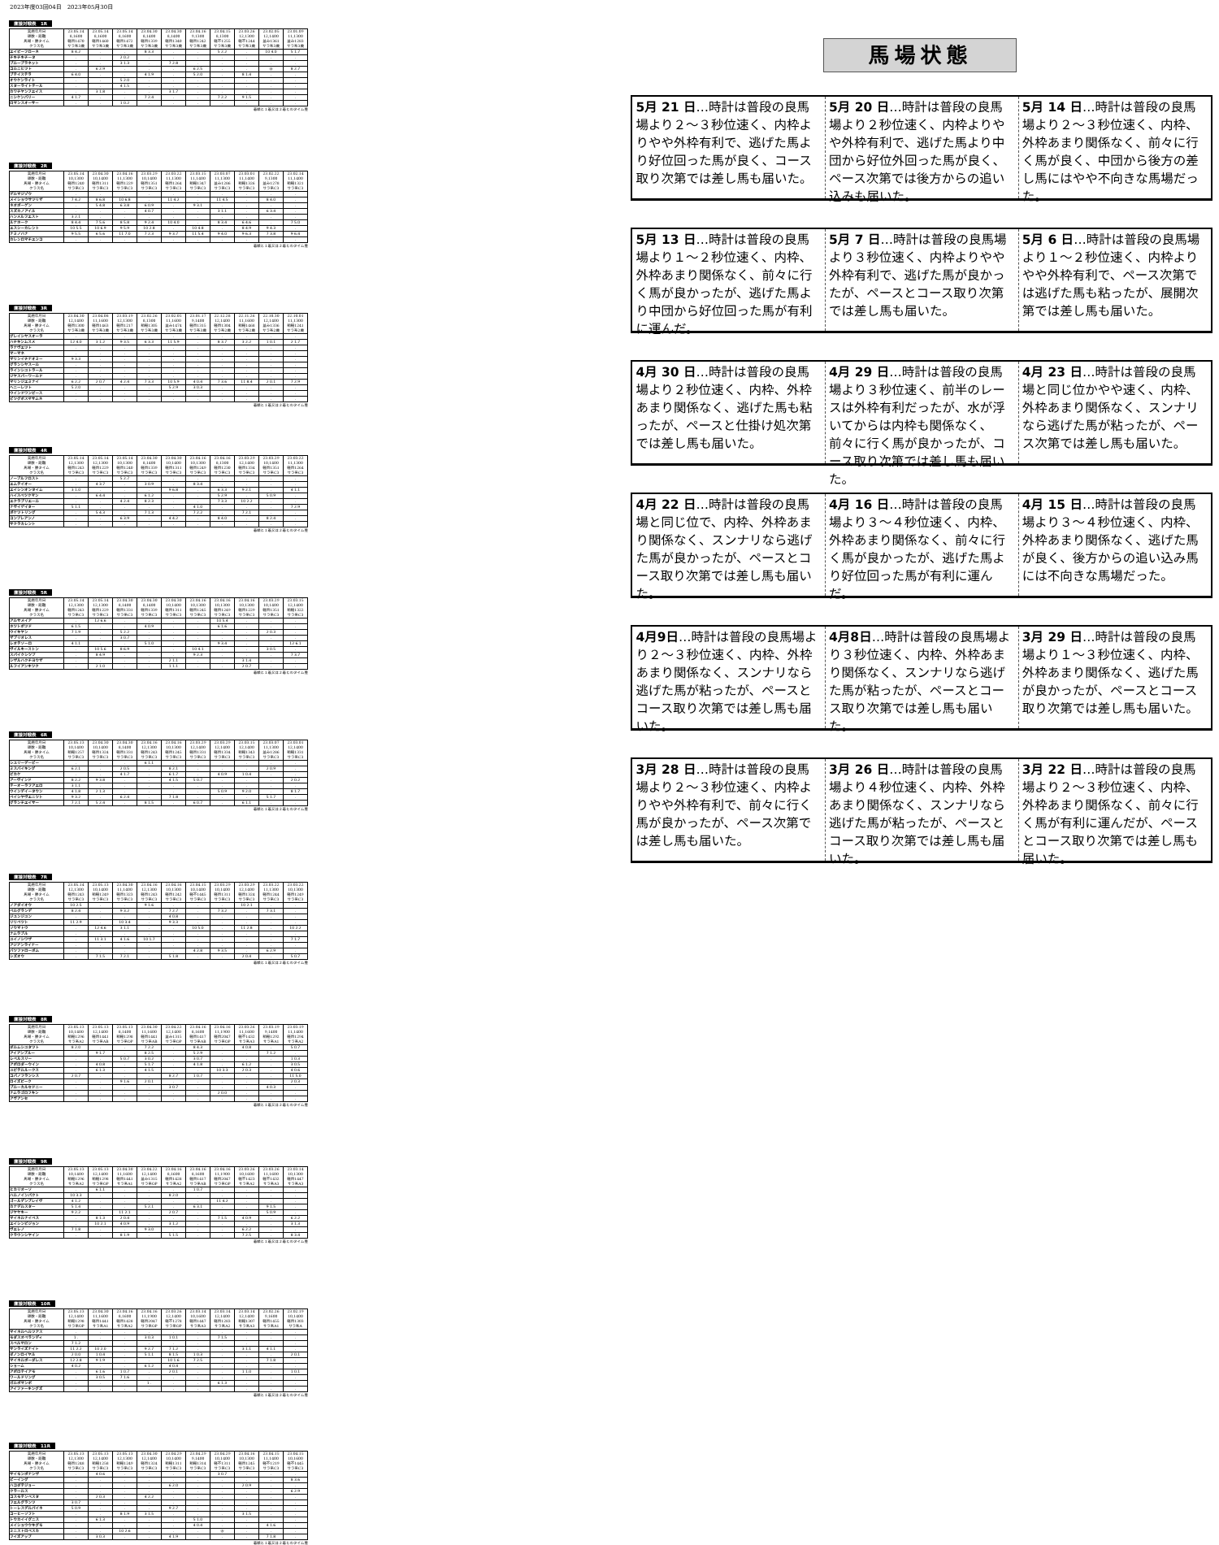2023年度03回04日　2023年05月30日
直接対戦表　1R
| 実施年月日 頭数・距離 馬場・勝タイム クラス名 | 23.05.14 8,1600 軽目1470 サラ系3歳 | 23.05.14 8,1600 軽目1460 サラ系3歳 | 23.05.14 8,1600 軽目1472 サラ系3歳 | 23.04.30 8,1400 軽目1339 サラ系3歳 | 23.04.30 8,1400 軽目1340 サラ系3歳 | 23.04.16 9,1300 軽目1242 サラ系3歳 | 23.04.15 8,1300 軽不1255 サラ系3歳 | 23.03.26 12,1300 軽不1244 サラ系3歳 | 23.02.05 12,1400 並み1361 サラ系3歳 | 23.01.09 11,1300 並み1283 サラ系3歳 |
| --- | --- | --- | --- | --- | --- | --- | --- | --- | --- | --- |
| エイピーフローネ | 8 4.2 | . | . | 8 3.3 | . | . | 5 2.2 | . | 10 4.0 | 5 1.7 |
| チキチキチータ | . | . | 2 0.2 | . | . | . | . | . | . | . |
| ブルーブラネット | . | . | 3 1.3 | . | 7 2.8 | . | . | . | . | . |
| コルニヒツト | . | 6 2.9 | . | . | . | 6 2.5 | . | . | ㊄ | 8 2.7 |
| ブテイステラ | 6 4.0 | . | . | 4 1.9 | . | 5 2.0 | . | 8 1.4 | . | . |
| オウケンライト | . | . | 5 2.0 | . | . | . | . | . | . | . |
| スターライトテール | . | . | 4 1.5 | . | . | . | . | . | . | . |
| カワチヤンフエイス | . | 3 1.8 | . | . | 3 1.7 | . | . | . | . | . |
| ニシケンバリー | 4 1.7 | . | . | 7 2.4 | . | . | 7 2.2 | 9 1.5 | . | . |
| ロマンスオーサー | . | . | 1 0.2 | . | . | . | . | . | . | . |
着順と１着又は２着とのタイム差
直接対戦表　2R
| 実施年月日 頭数・距離 馬場・勝タイム クラス名 | 23.05.14 10,1300 軽目1240 サラ系C3 | 23.04.30 10,1400 軽目1311 サラ系C3 | 23.04.16 11,1300 軽目1229 サラ系C3 | 23.03.29 10,1400 軽目1351 サラ系C3 | 23.03.22 11,1300 軽目1264 サラ系C3 | 23.03.15 11,1400 稍軽1347 サラ系C3 | 23.03.07 11,1300 並み1286 サラ系C3 | 23.03.01 11,1400 稍軽1326 サラ系C3 | 23.02.22 9,1300 並み1278 サラ系C3 | 23.02.14 11,1400 稍軽1321 サラ系C3 |
| --- | --- | --- | --- | --- | --- | --- | --- | --- | --- | --- |
| デルマジゾウ | . | . | . | . | . | . | . | . | . | . |
| メイショウサツリザ | 7 4.2 | 8 6.8 | 10 6.8 | . | 11 4.2 | . | 11 4.5 | . | 8 4.0 | . |
| ネオボーゲン | . | 5 4.8 | 6 3.8 | 6 0.9 | . | 9 3.1 | . | . | . | . |
| スズカノアイル | . | . | . | 4 0.7 | . | . | 3 1.1 | . | 6 3.4 | . |
| ハンメルフエスト | 3 2.1 | . | . | . | . | . | . | . | . | . |
| ルナホーク | 8 4.4 | 7 5.6 | 8 5.8 | 9 2.4 | 10 4.0 | . | 8 3.4 | 6 4.6 | . | 7 5.0 |
| エスシーカレント | 10 5.5 | 10 6.9 | 9 5.9 | 10 2.8 | . | 10 4.8 | . | 8 4.9 | 9 4.3 | . |
| ナミノハナ | 9 5.5 | 6 5.6 | 11 7.0 | 7 2.3 | 9 3.7 | 11 5.4 | 9 4.0 | 9 6.3 | 7 3.8 | 9 6.4 |
| カレンロマチエンコ | . | . | . | . | . | . | . | . | . | . |
着順と１着又は２着とのタイム差
直接対戦表　3R
| 実施年月日 頭数・距離 馬場・勝タイム クラス名 | 23.04.30 12,1400 軽目1300 サラ系3歳 | 23.04.08 11,1600 軽目1463 サラ系3歳 | 23.03.19 12,1300 軽目1217 サラ系3歳 | 23.02.26 8,1300 稍軽1305 サラ系3歳 | 23.02.05 11,1600 並み1474 サラ系3歳 | 23.01.17 9,1400 軽目1315 サラ系3歳 | 22.12.28 12,1400 軽目1304 サラ系2歳 | 22.11.26 11,1600 稍軽1468 サラ系2歳 | 22.10.30 12,1400 並み1336 サラ系2歳 | 22.10.01 11,1300 稍軽1241 サラ系2歳 |
| --- | --- | --- | --- | --- | --- | --- | --- | --- | --- | --- |
| グレイシヤスオーラ | . | . | . | . | . | . | . | . | . | . |
| ハチキンムスメ | 12 4.0 | 3 1.2 | 9 3.5 | 6 3.3 | 11 5.9 | . | 8 3.7 | 3 2.2 | 1 0.1 | 2 1.7 |
| ラナヴエツト | . | . | . | . | . | . | . | . | . | . |
| マーマネ | . | . | . | . | . | . | . | . | . | . |
| マリンイチナオミー | 9 3.3 | . | . | . | . | . | . | . | . | . |
| グランシヤスール | . | . | . | . | . | . | . | . | . | . |
| ラインシユトラール | . | . | . | . | . | . | . | . | . | . |
| ジヤスパーワールド | . | . | . | . | . | . | . | . | . | . |
| マリンジエミナイ | 6 2.2 | 2 0.7 | 4 2.4 | 7 3.3 | 10 5.9 | 4 0.4 | 7 3.6 | 11 8.4 | 2 0.1 | 7 2.9 |
| ヘニーレツト | 5 2.0 | . | . | . | 5 2.9 | 3 0.3 | . | . | . | . |
| ウインドワンピース | . | . | . | . | . | . | . | . | . | . |
| ビツグボスマサムネ | . | . | . | . | . | . | . | . | . | . |
着順と１着又は２着とのタイム差
直接対戦表　4R
| 実施年月日 頭数・距離 馬場・勝タイム クラス名 | 23.05.14 12,1300 軽目1243 サラ系C3 | 23.05.14 12,1300 軽目1229 サラ系C3 | 23.05.14 10,1300 軽目1240 サラ系C3 | 23.04.30 8,1400 軽目1339 サラ系C3 | 23.04.30 10,1400 軽目1311 サラ系C3 | 23.04.16 10,1300 軽目1249 サラ系C3 | 23.04.16 8,1300 軽目1230 サラ系C3 | 23.03.29 12,1400 軽目1334 サラ系C3 | 23.03.29 10,1400 軽目1351 サラ系C3 | 23.03.22 11,1300 軽目1264 サラ系C3 |
| --- | --- | --- | --- | --- | --- | --- | --- | --- | --- | --- |
| ノーブルフロスト | . | . | 5 2.7 | . | . | . | . | . | . | . |
| エムテイオー | . | 4 3.7 | . | 3 0.9 | . | 8 3.4 | . | . | . | . |
| エイシンオンタイム | 3 1.0 | . | . | . | 9 6.8 | . | 6 3.3 | 9 2.1 | . | 4 1.1 |
| ハイスペツクマン | . | 6 4.4 | . | 6 1.2 | . | . | 5 2.9 | . | 5 0.9 | . |
| エクラブリエール | . | . | 4 2.4 | 8 2.3 | . | . | 7 3.3 | 10 2.2 | . | . |
| ナヴイゲイター | 5 1.1 | . | . | . | . | 4 1.0 | . | . | . | 7 2.9 |
| ポケツトリング | . | 5 4.3 | . | 7 1.3 | . | 7 2.2 | . | 7 2.1 | . | . |
| コンプレアンノ | . | . | 6 3.9 | . | 4 4.2 | . | 8 4.0 | . | 8 2.4 | . |
| サクラカレント | . | . | . | . | . | . | . | . | . | . |
着順と１着又は２着とのタイム差
直接対戦表　5R
| 実施年月日 頭数・距離 馬場・勝タイム クラス名 | 23.05.14 12,1300 軽目1243 サラ系C3 | 23.05.14 12,1300 軽目1229 サラ系C3 | 23.04.30 8,1400 軽目1331 サラ系C3 | 23.04.30 8,1400 軽目1339 サラ系C3 | 23.04.30 10,1400 軽目1311 サラ系C3 | 23.04.16 10,1300 軽目1245 サラ系C3 | 23.04.16 10,1300 軽目1249 サラ系C3 | 23.04.16 10,1300 軽目1229 サラ系C3 | 23.03.29 10,1400 軽目1351 サラ系C3 | 23.03.15 12,1400 稍軽1322 サラ系C3 |
| --- | --- | --- | --- | --- | --- | --- | --- | --- | --- | --- |
| アルサメイア | . | 12 6.6 | . | . | . | . | 10 5.4 | . | . | . |
| ホツトボツド | 6 1.5 | . | . | 4 0.9 | . | . | 6 1.6 | . | . | . |
| ウイキヤン | 7 1.9 | . | 5 2.2 | . | . | . | . | . | 2 0.3 | . |
| ザブリオレス | . | . | 3 0.7 | . | . | . | . | . | . | . |
| レオテソーロ | 4 1.1 | . | . | 5 1.0 | . | . | 9 3.4 | . | . | 12 6.1 |
| ヴイルキーストン | . | 10 5.6 | 8 6.9 | . | . | 10 4.1 | . | . | 3 0.5 | . |
| スパイクシツプ | . | 8 4.9 | . | . | . | 9 2.3 | . | . | . | 7 3.7 |
| シザルハクチヨウザ | . | . | . | . | 2 1.1 | . | . | 3 1.4 | . | . |
| ルフイアンキツク | . | 2 1.0 | . | . | 1 1.1 | . | . | 2 0.7 | . | . |
着順と１着又は２着とのタイム差
直接対戦表　6R
| 実施年月日 頭数・距離 馬場・勝タイム クラス名 | 23.05.13 10,1400 稍軽1257 サラ系C3 | 23.04.30 10,1400 軽目1324 サラ系C3 | 23.04.30 8,1400 軽目1331 サラ系C3 | 23.04.16 12,1300 軽目1243 サラ系C3 | 23.04.16 10,1300 軽目1245 サラ系C3 | 23.03.29 12,1400 軽目1331 サラ系C3 | 23.03.29 12,1400 軽目1334 サラ系C3 | 23.03.15 12,1400 稍軽1343 サラ系C3 | 23.03.07 11,1300 並み1286 サラ系C3 | 23.03.01 12,1400 稍軽1331 サラ系C3 |
| --- | --- | --- | --- | --- | --- | --- | --- | --- | --- | --- |
| シユリーデービー | . | . | . | 6 1.1 | . | . | . | . | . | . |
| ミスバイキング | 6 2.1 | . | 2 0.5 | . | 8 2.1 | . | . | . | 2 0.9 | . |
| ピカケ | . | . | 4 1.7 | . | 6 1.7 | . | 4 0.9 | 1 0.4 | . | . |
| アーヴインド | 8 2.2 | 9 3.8 | . | . | 4 1.5 | 5 0.7 | . | . | . | 2 0.2 |
| テーオーラフアエロ | 3 1.1 | . | . | . | . | . | . | . | . | . |
| ウインデイータウン | 4 1.8 | 2 1.3 | . | . | . | . | 5 0.9 | 9 2.0 | . | 8 1.7 |
| ベイシヤヴエニツト | 9 3.2 | . | 6 2.4 | . | 7 1.8 | . | . | . | 5 1.7 | . |
| グランチエイサー | 7 2.1 | 5 2.4 | . | 8 1.5 | . | 6 0.7 | . | 6 1.1 | . | . |
着順と１着又は２着とのタイム差
直接対戦表　7R
| 実施年月日 頭数・距離 馬場・勝タイム クラス名 | 23.05.14 12,1300 軽目1243 サラ系C3 | 23.05.13 10,1400 稍軽1249 サラ系C3 | 23.04.30 11,1400 軽目1323 サラ系C3 | 23.04.16 12,1300 軽目1243 サラ系C3 | 23.04.16 10,1300 軽目1242 サラ系C3 | 23.04.15 10,1400 軽不1445 サラ系C3 | 23.03.29 10,1400 軽目1311 サラ系C3 | 23.03.29 12,1400 軽目1324 サラ系C3 | 23.03.22 11,1300 軽目1244 サラ系C3 | 23.03.22 10,1300 軽目1249 サラ系C3 |
| --- | --- | --- | --- | --- | --- | --- | --- | --- | --- | --- |
| ノアダイオウ | 10 2.5 | . | . | 9 1.6 | . | . | . | 10 2.1 | . | . |
| ベルグランデ | 8 2.4 | . | 9 3.2 | . | 7 2.7 | . | 7 3.2 | . | 7 3.1 | . |
| ジユンジユン | . | . | . | . | 4 0.8 | . | . | . | . | . |
| リリベツト | 11 2.9 | . | 10 3.4 | . | 9 3.3 | . | . | . | . | . |
| ソウマトウ | . | 12 4.6 | 3 1.1 | . | . | 10 5.0 | . | 11 2.8 | . | 10 2.2 |
| ナムラブル | . | . | . | . | . | . | . | . | . | . |
| ユイノシワザ | . | 11 3.1 | 4 1.6 | 10 1.7 | . | . | . | . | . | 7 1.7 |
| アジアンライナー | . | . | . | . | . | . | . | . | . | . |
| バツファローボム | . | . | . | . | . | 4 2.8 | 9 3.5 | . | 6 2.9 | . |
| シズオウ | . | 7 1.5 | 7 2.1 | . | 5 1.8 | . | . | 2 0.4 | . | 5 0.7 |
着順と１着又は２着とのタイム差
直接対戦表　8R
| 実施年月日 頭数・距離 馬場・勝タイム クラス名 | 23.05.13 10,1400 稍軽1296 サラ系A2 | 23.05.13 12,1400 軽目1441 サラ系AB | 23.05.13 8,1400 稍軽1298 サラ系OP | 23.04.30 11,1600 軽目1441 サラ系AB | 23.04.22 12,1400 並み1315 サラ系OP | 23.04.16 8,1600 軽目1417 サラ系AB | 23.04.16 11,1900 軽目2047 サラ系OP | 23.03.26 11,1600 軽不1432 サラ系A3 | 23.03.19 9,1400 稍軽1292 サラ系A1 | 23.03.19 11,1400 軽目1294 サラ系A2 |
| --- | --- | --- | --- | --- | --- | --- | --- | --- | --- | --- |
| ダルムシユタツト | 8 2.0 | . | . | 7 2.2 | . | 8 4.3 | . | 4 0.8 | . | 5 0.7 |
| アイアンブルー | . | 9 1.7 | . | 8 2.5 | . | 5 2.9 | . | . | 7 1.2 | . |
| レベルスリー | . | . | 5 0.7 | 3 0.2 | . | 3 0.7 | . | . | . | 1 0.3 |
| アポロダーウイン | . | 4 0.8 | . | 5 1.7 | . | 4 1.8 | . | 6 1.2 | . | 3 0.5 |
| ユピテルルークス | . | 6 1.3 | . | 4 1.5 | . | . | 10 3.3 | 2 0.3 | . | 4 0.6 |
| コパノフランシス | 2 0.7 | . | . | . | 8 2.7 | 1 0.7 | . | . | . | 11 5.0 |
| ロイズピーク | . | . | 9 1.6 | 2 0.1 | . | . | . | . | . | 2 0.3 |
| ブルーカルセドニー | . | . | . | . | 3 0.7 | . | . | . | 4 0.3 | . |
| ナムラゴロフキン | . | . | . | . | . | . | 2 0.0 | . | . | . |
| アヴアンセ | . | . | . | . | . | . | . | . | . | . |
着順と１着又は２着とのタイム差
直接対戦表　9R
| 実施年月日 頭数・距離 馬場・勝タイム クラス名 | 23.05.13 10,1400 稍軽1296 サラ系A2 | 23.05.13 12,1400 稍軽1298 サラ系OP | 23.04.30 11,1600 軽目1441 サラ系A1 | 23.04.22 12,1400 並み1315 サラ系OP | 23.04.16 8,1600 軽目1428 サラ系A2 | 23.04.16 8,1600 軽目1417 サラ系AB | 23.04.16 11,1900 軽目2047 サラ系OP | 23.03.26 10,1600 軽不1423 サラ系A2 | 23.03.26 11,1600 軽不1432 サラ系A3 | 23.03.14 10,1300 軽目1447 サラ系A3 |
| --- | --- | --- | --- | --- | --- | --- | --- | --- | --- | --- |
| ヒカリオーソ | . | 6 1.1 | . | . | . | 1 0.7 | . | . | . | . |
| ハルノインパクト | 10 3.3 | . | . | . | 8 2.0 | . | . | . | . | . |
| ゴールデンブレイヴ | 4 1.2 | . | . | . | . | . | 11 4.2 | . | . | . |
| カナデルスター | 5 1.4 | . | . | 5 2.1 | . | 6 3.1 | . | . | 9 1.5 | . |
| ジヤヤキー | 9 2.2 | . | 11 2.1 | . | 2 0.7 | . | . | . | 5 0.9 | . |
| マイネルナイペス | . | 8 1.3 | 2 0.4 | . | . | . | 7 1.5 | 4 0.9 | . | 6 2.2 |
| エイシンビジョン | . | 10 2.1 | 4 0.9 | . | 3 1.2 | . | . | . | . | 3 1.3 |
| ヴエレノ | 7 1.8 | . | . | 9 3.0 | . | . | . | 6 2.2 | . | . |
| クラウンシヤイン | . | . | 8 1.9 | . | 5 1.5 | . | . | 7 2.5 | . | 8 3.4 |
着順と１着又は２着とのタイム差
直接対戦表　10R
| 実施年月日 頭数・距離 馬場・勝タイム クラス名 | 23.05.13 12,1400 稍軽1298 サラ系OP | 23.04.30 11,1600 軽目1441 サラ系A1 | 23.04.16 8,1600 軽目1428 サラ系A2 | 23.04.16 11,1900 軽目2047 サラ系OP | 23.03.26 12,1400 軽不1278 サラ系OP | 23.03.14 10,1600 軽目1447 サラ系A3 | 23.03.14 12,1400 軽目1283 サラ系A2 | 23.03.14 12,1400 稍軽1307 サラ系A3 | 23.02.26 9,1600 軽目1455 サラ系A1 | 23.02.19 10,1400 軽目1303 サラ系A |
| --- | --- | --- | --- | --- | --- | --- | --- | --- | --- | --- |
| マイネルヘルツアス | . | . | . | . | . | . | . | . | . | . |
| モダスオペランディ | 1 . | . | . | 3 0.3 | 1 0.1 | . | 7 1.5 | . | . | . |
| スペルマロン | 7 1.2 | . | . | . | . | . | . | . | . | . |
| サンライズナイト | 11 2.2 | 10 2.0 | . | 9 2.7 | 7 1.2 | . | . | 3 1.1 | 4 1.1 | . |
| ダノンロイヤル | 2 0.0 | 1 0.4 | . | 5 1.1 | 8 1.5 | 1 0.3 | . | . | . | 2 0.1 |
| マイネルボーダレス | 12 2.8 | 9 1.9 | . | . | 10 1.6 | 7 2.5 | . | . | 7 1.8 | . |
| ショーム | 4 0.2 | . | . | 6 1.2 | 4 0.4 | . | . | . | . | . |
| アポロテイアモ | . | 6 1.6 | 1 0.7 | . | 2 0.1 | . | . | 1 1.0 | . | 1 0.1 |
| ワールドリング | . | 3 0.5 | 7 1.6 | . | . | . | . | . | . | . |
| ガルボマンボ | . | . | . | 1 . | . | . | 6 1.3 | . | . | . |
| アイファーキングズ | . | . | . | . | . | . | . | . | . | . |
着順と１着又は２着とのタイム差
直接対戦表　11R
| 実施年月日 頭数・距離 馬場・勝タイム クラス名 | 23.05.13 12,1300 軽目1248 サラ系C3 | 23.05.13 12,1400 稍軽1258 サラ系C3 | 23.05.13 12,1300 稍軽1249 サラ系C3 | 23.04.30 12,1400 軽目1324 サラ系C3 | 23.04.29 10,1400 稍軽1311 サラ系C3 | 23.04.29 9,1400 稍軽1314 サラ系C3 | 23.04.29 10,1400 軽不1311 サラ系C3 | 23.04.16 10,1300 軽目1245 サラ系C3 | 23.04.15 11,1400 軽不1219 サラ系C3 | 23.04.15 10,1600 軽不1445 サラ系C3 |
| --- | --- | --- | --- | --- | --- | --- | --- | --- | --- | --- |
| サイモンポナンザ | . | 4 0.6 | . | . | . | . | 3 0.7 | . | . | . |
| ビーイング | . | . | . | . | . | . | . | . | . | 8 3.6 |
| ハコダテジョー | . | . | . | . | 6 2.0 | . | . | 2 0.9 | . | . |
| クラールス | . | . | . | . | . | . | . | . | . | 6 2.9 |
| コスモテンペスタ | . | 2 0.3 | . | 4 2.2 | . | . | . | . | . | . |
| フエルグランツ | 3 0.7 | . | . | . | . | . | . | . | . | . |
| トーレスデルパイネ | 5 0.9 | . | . | . | 9 2.7 | . | . | . | . | . |
| コーヒーソフト | . | . | 8 1.9 | 3 1.5 | . | . | . | 3 1.5 | . | . |
| トウカイイグニス | . | 6 1.3 | . | . | . | 5 1.0 | . | . | . | . |
| メイショウウキグモ | . | . | . | . | . | 4 0.4 | . | . | 4 1.6 | . |
| ミニストロベスカ | . | . | 10 2.6 | . | . | . | ㊄ | . | . | . |
| フイズアップ | . | 3 0.3 | . | . | 4 1.9 | . | . | . | 7 1.8 | . |
着順と１着又は２着とのタイム差
馬場状態
5月 21 日…時計は普段の良馬場より２～３秒位速く、内枠よりやや外枠有利で、逃げた馬より好位回った馬が良く、コース取り次第では差し馬も届いた。
5月 20 日…時計は普段の良馬場より２秒位速く、内枠よりやや外枠有利で、逃げた馬より中団から好位外回った馬が良く、ペース次第では後方からの追い込みも届いた。
5月 14 日…時計は普段の良馬場より２～３秒位速く、内枠、外枠あまり関係なく、前々に行く馬が良く、中団から後方の差し馬にはやや不向きな馬場だった。
5月 13 日…時計は普段の良馬場より１～２秒位速く、内枠、外枠あまり関係なく、前々に行く馬が良かったが、逃げた馬より中団から好位回った馬が有利に運んだ。
5月 7 日…時計は普段の良馬場より３秒位速く、内枠よりやや外枠有利で、逃げた馬が良かったが、ペースとコース取り次第では差し馬も届いた。
5月 6 日…時計は普段の良馬場より１～２秒位速く、内枠よりやや外枠有利で、ペース次第では逃げた馬も粘ったが、展開次第では差し馬も届いた。
4月 30 日…時計は普段の良馬場より２秒位速く、内枠、外枠あまり関係なく、逃げた馬も粘ったが、ペースと仕掛け処次第では差し馬も届いた。
4月 29 日…時計は普段の良馬場より３秒位速く、前半のレースは外枠有利だったが、水が浮いてからは内枠も関係なく、前々に行く馬が良かったが、コース取り次第では差し馬も届いた。
4月 23 日…時計は普段の良馬場と同じ位かやや速く、内枠、外枠あまり関係なく、スンナリなら逃げた馬が粘ったが、ペース次第では差し馬も届いた。
4月 22 日…時計は普段の良馬場と同じ位で、内枠、外枠あまり関係なく、スンナリなら逃げた馬が良かったが、ペースとコース取り次第では差し馬も届いた。
4月 16 日…時計は普段の良馬場より３～４秒位速く、内枠、外枠あまり関係なく、前々に行く馬が良かったが、逃げた馬より好位回った馬が有利に運んだ。
4月 15 日…時計は普段の良馬場より３～４秒位速く、内枠、外枠あまり関係なく、逃げた馬が良く、後方からの追い込み馬には不向きな馬場だった。
4月9日…時計は普段の良馬場より２～３秒位速く、内枠、外枠あまり関係なく、スンナリなら逃げた馬が粘ったが、ペースとコース取り次第では差し馬も届いた。
4月8日…時計は普段の良馬場より３秒位速く、内枠、外枠あまり関係なく、スンナリなら逃げた馬が粘ったが、ペースとコース取り次第では差し馬も届いた。
3月 29 日…時計は普段の良馬場より１～３秒位速く、内枠、外枠あまり関係なく、逃げた馬が良かったが、ペースとコース取り次第では差し馬も届いた。
3月 28 日…時計は普段の良馬場より２～３秒位速く、内枠よりやや外枠有利で、前々に行く馬が良かったが、ペース次第では差し馬も届いた。
3月 26 日…時計は普段の良馬場より４秒位速く、内枠、外枠あまり関係なく、スンナリなら逃げた馬が粘ったが、ペースとコース取り次第では差し馬も届いた。
3月 22 日…時計は普段の良馬場より２～３秒位速く、内枠、外枠あまり関係なく、前々に行く馬が有利に運んだが、ペースとコース取り次第では差し馬も届いた。